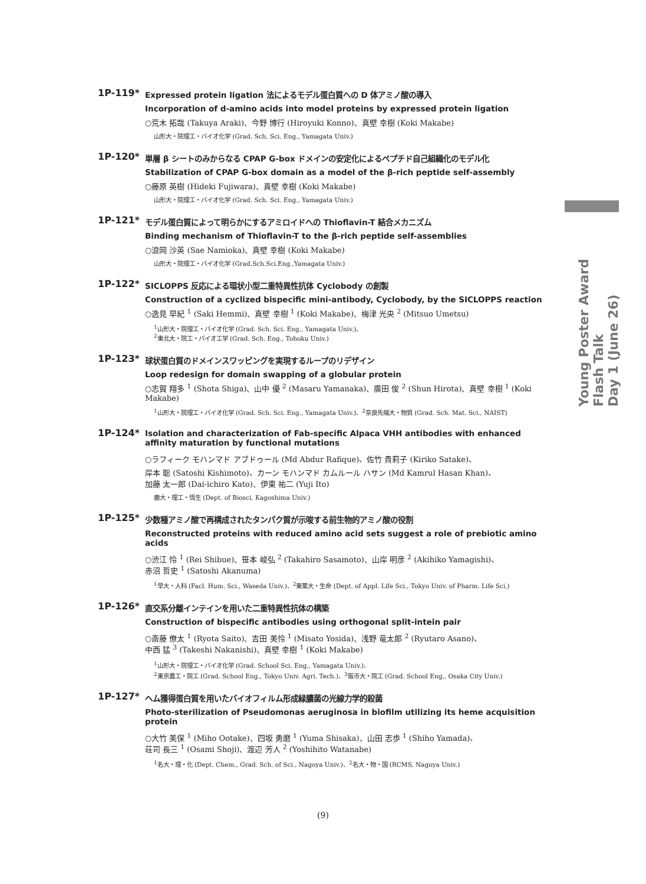Young Poster Award Flash Talk
Day 1 (June 26)
1P-119*
Expressed protein ligation 法によるモデル蛋白質への D 体アミノ酸の導入
Incorporation of d-amino acids into model proteins by expressed protein ligation
○荒木 拓哉 (Takuya Araki)、今野 博行 (Hiroyuki Konno)、真壁 幸樹 (Koki Makabe)
山形大・院理工・バイオ化学 (Grad. Sch. Sci. Eng., Yamagata Univ.)
1P-120*
単層 β シートのみからなる CPAP G-box ドメインの安定化によるペプチド自己組織化のモデル化
Stabilization of CPAP G-box domain as a model of the β-rich peptide self-assembly
○藤原 英樹 (Hideki Fujiwara)、真壁 幸樹 (Koki Makabe)
山形大・院理工・バイオ化学 (Grad. Sch. Sci. Eng., Yamagata Univ.)
1P-121*
モデル蛋白質によって明らかにするアミロイドへの Thioflavin-T 結合メカニズム
Binding mechanism of Thioflavin-T to the β-rich peptide self-assemblies
○浪岡 沙英 (Sae Namioka)、真壁 幸樹 (Koki Makabe)
山形大・院理工・バイオ化学 (Grad.Sch.Sci.Eng.,Yamagata Univ.)
1P-122*
SICLOPPS 反応による環状小型二重特異性抗体 Cyclobody の創製
Construction of a cyclized bispecific mini-antibody, Cyclobody, by the SICLOPPS reaction
○逸見 早紀 <sup>1</sup> (Saki Hemmi)、真壁 幸樹 <sup>1</sup> (Koki Makabe)、梅津 光央 <sup>2</sup> (Mitsuo Umetsu)
<sup>1</sup> 山形大・院理工・バイオ化学 (Grad. Sch. Sci. Eng., Yamagata Univ.)、
<sup>2</sup> 東北大・院工・バイオ工学 (Grad. Sch. Eng., Tohoku Univ.)
1P-123*
球状蛋白質のドメインスワッピングを実現するループのリデザイン
Loop redesign for domain swapping of a globular protein
○志賀 翔多 <sup>1</sup> (Shota Shiga)、山中 優 <sup>2</sup> (Masaru Yamanaka)、廣田 俊 <sup>2</sup> (Shun Hirota)、真壁 幸樹 <sup>1</sup> (Koki Makabe)
<sup>1</sup> 山形大・院理工・バイオ化学 (Grad. Sch. Sci. Eng., Yamagata Univ.)、<sup>2</sup>奈良先端大・物質 (Grad. Sch. Mat. Sci., NAIST)
1P-124*
Isolation and characterization of Fab-specific Alpaca VHH antibodies with enhanced affinity maturation by functional mutations
○ラフィーク モハンマド アブドゥール (Md Abdur Rafique)、佐竹 貴莉子 (Kiriko Satake)、
岸本 聡 (Satoshi Kishimoto)、カーン モハンマド カムルール ハサン (Md Kamrul Hasan Khan)、
加藤 太一郎 (Dai-ichiro Kato)、伊東 祐二 (Yuji Ito)
鹿大・理工・情生 (Dept. of Biosci, Kagoshima Univ.)
1P-125*
少数種アミノ酸で再構成されたタンパク質が示唆する前生物的アミノ酸の役割
Reconstructed proteins with reduced amino acid sets suggest a role of prebiotic amino acids
○渋江 怜 <sup>1</sup> (Rei Shibue)、笹本 峻弘 <sup>2</sup> (Takahiro Sasamoto)、山岸 明彦 <sup>2</sup> (Akihiko Yamagishi)、
赤沼 哲史 <sup>1</sup> (Satoshi Akanuma)
<sup>1</sup> 早大・人科 (Facl. Hum. Sci., Waseda Univ.)、<sup>2</sup>東薬大・生命 (Dept. of Appl. Life Sci., Tokyo Univ. of Pharm. Life Sci.)
1P-126*
直交系分離インテインを用いた二重特異性抗体の構築
Construction of bispecific antibodies using orthogonal split-intein pair
○斎藤 僚太 <sup>1</sup> (Ryota Saito)、吉田 美怜 <sup>1</sup> (Misato Yosida)、浅野 竜太郎 <sup>2</sup> (Ryutaro Asano)、
中西 猛 <sup>3</sup> (Takeshi Nakanishi)、真壁 幸樹 <sup>1</sup> (Koki Makabe)
<sup>1</sup> 山形大・院理工・バイオ化学 (Grad. School Sci. Eng., Yamagata Univ.)、
<sup>2</sup> 東京農工・院工 (Grad. School Eng., Tokyo Univ. Agri. Tech.)、<sup>3</sup>阪市大・院工 (Grad. School Eng., Osaka City Univ.)
1P-127*
ヘム獲得蛋白質を用いたバイオフィルム形成緑膿菌の光線力学的殺菌
Photo-sterilization of Pseudomonas aeruginosa in biofilm utilizing its heme acquisition protein
○大竹 美保 <sup>1</sup> (Miho Ootake)、四坂 勇磨 <sup>1</sup> (Yuma Shisaka)、山田 志歩 <sup>1</sup> (Shiho Yamada)、
荘司 長三 <sup>1</sup> (Osami Shoji)、渡辺 芳人 <sup>2</sup> (Yoshihito Watanabe)
<sup>1</sup> 名大・理・化 (Dept. Chem., Grad. Sch. of Sci., Nagoya Univ.)、<sup>2</sup>名大・物・国 (RCMS, Nagoya Univ.)
(9)